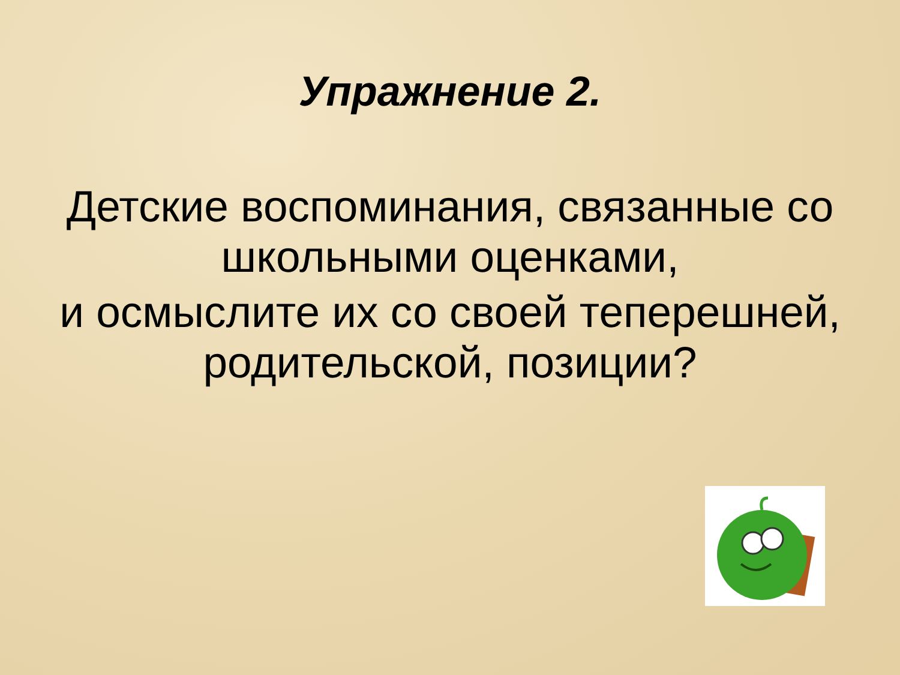Упражнение 2.
Детские воспоминания, связанные со школьными оценками,
и осмыслите их со своей теперешней, родительской, позиции?